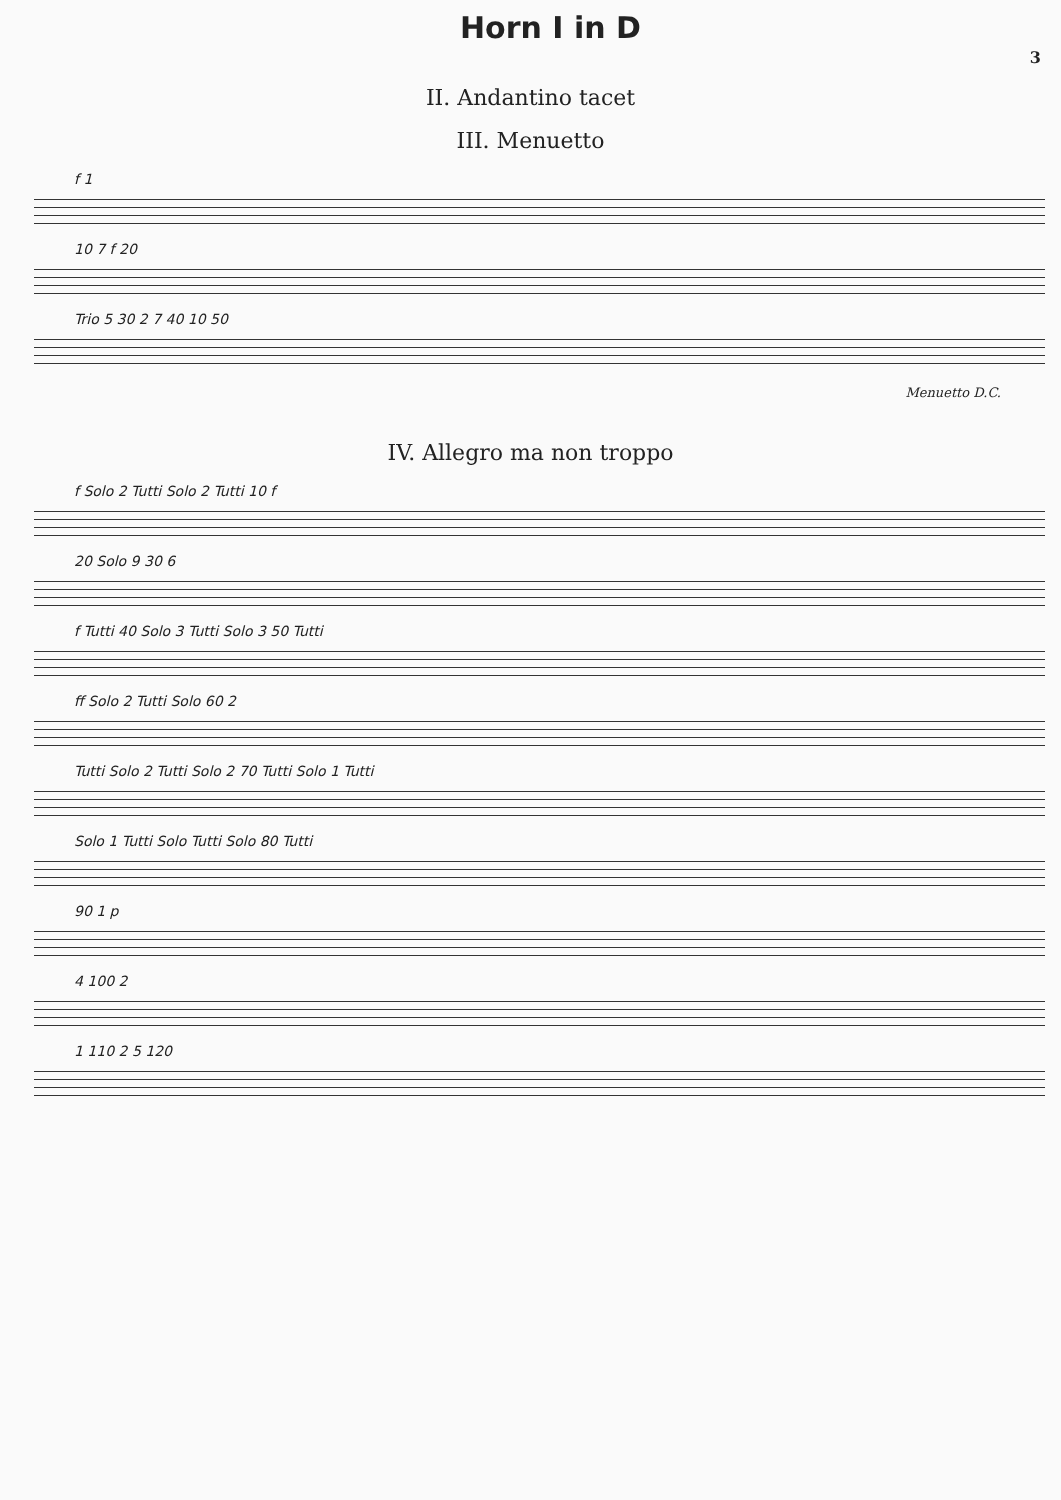Horn I in D
3
II. Andantino tacet
III. Menuetto
f 1
10 7 f 20
Trio 5 30 2 7 40 10 50
Menuetto D.C.
IV. Allegro ma non troppo
f Solo 2 Tutti Solo 2 Tutti 10 f
20 Solo 9 30 6
f Tutti 40 Solo 3 Tutti Solo 3 50 Tutti
ff Solo 2 Tutti Solo 60 2
Tutti Solo 2 Tutti Solo 2 70 Tutti Solo 1 Tutti
Solo 1 Tutti Solo Tutti Solo 80 Tutti
90 1 p
4 100 2
1 110 2 5 120